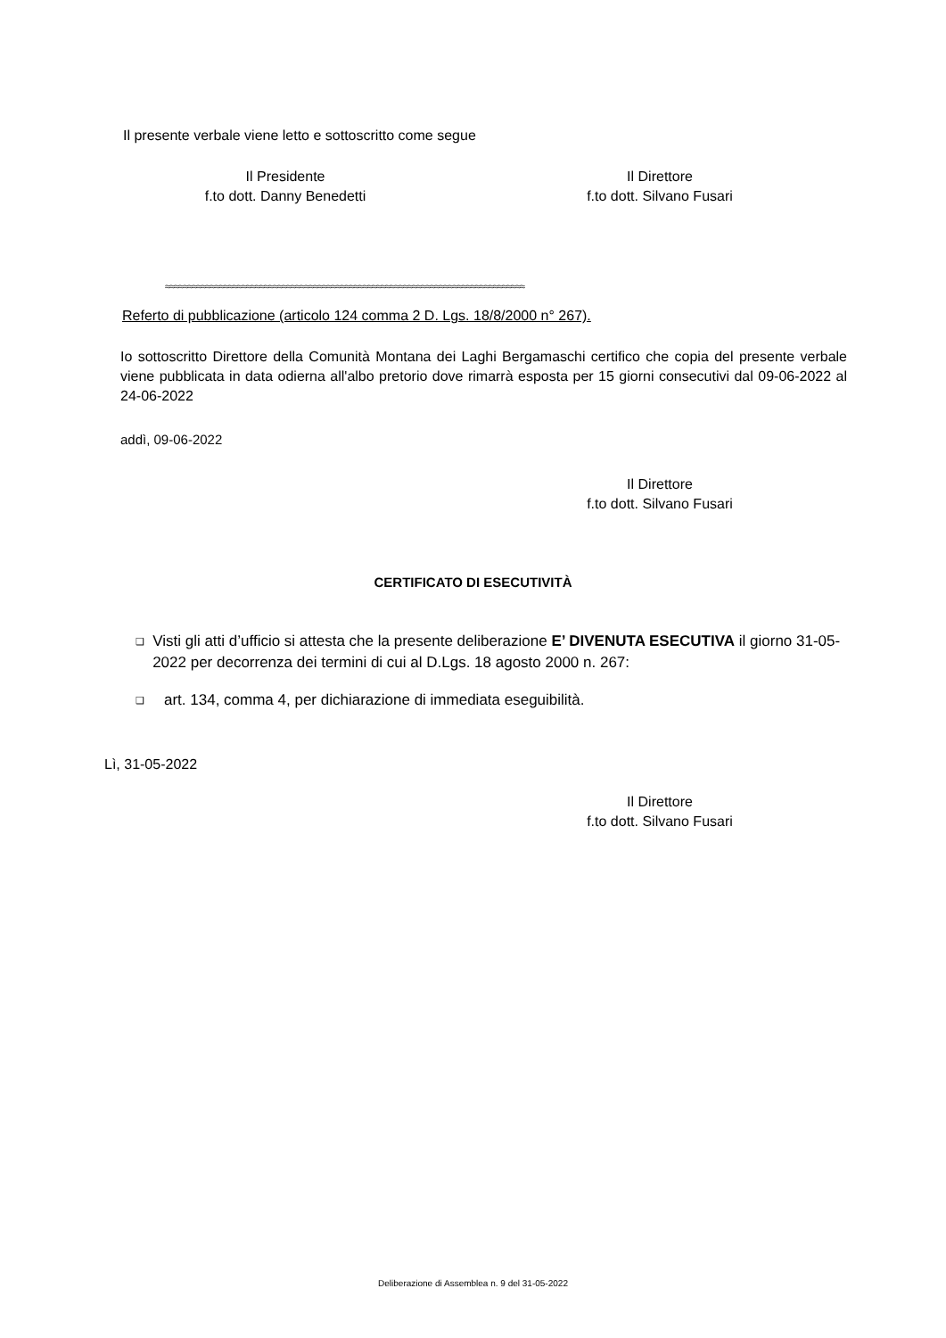Il presente verbale viene letto e sottoscritto come segue
Il Presidente
f.to dott. Danny Benedetti
Il Direttore
f.to dott. Silvano Fusari
≈≈≈≈≈≈≈≈≈≈≈≈≈≈≈≈≈≈≈≈≈≈≈≈≈≈≈≈≈≈≈≈≈≈≈≈≈≈≈≈≈≈≈≈≈≈≈≈≈≈≈≈≈≈≈≈≈≈≈≈≈≈≈≈≈≈≈≈≈≈≈≈≈≈≈≈≈≈≈≈
Referto di pubblicazione (articolo 124 comma 2 D. Lgs. 18/8/2000 n° 267).
Io sottoscritto Direttore della Comunità Montana dei Laghi Bergamaschi certifico che copia del presente verbale viene pubblicata in data odierna all'albo pretorio dove rimarrà esposta per 15 giorni consecutivi dal 09-06-2022 al 24-06-2022
addì, 09-06-2022
Il Direttore
f.to dott. Silvano Fusari
CERTIFICATO DI ESECUTIVITÀ
❑ Visti gli atti d’ufficio si attesta che la presente deliberazione E’ DIVENUTA ESECUTIVA il giorno 31-05-2022 per decorrenza dei termini di cui al D.Lgs. 18 agosto 2000 n. 267:
❑ art. 134, comma 4, per dichiarazione di immediata eseguibilità.
Lì, 31-05-2022
Il Direttore
f.to dott. Silvano Fusari
Deliberazione di Assemblea n. 9 del 31-05-2022